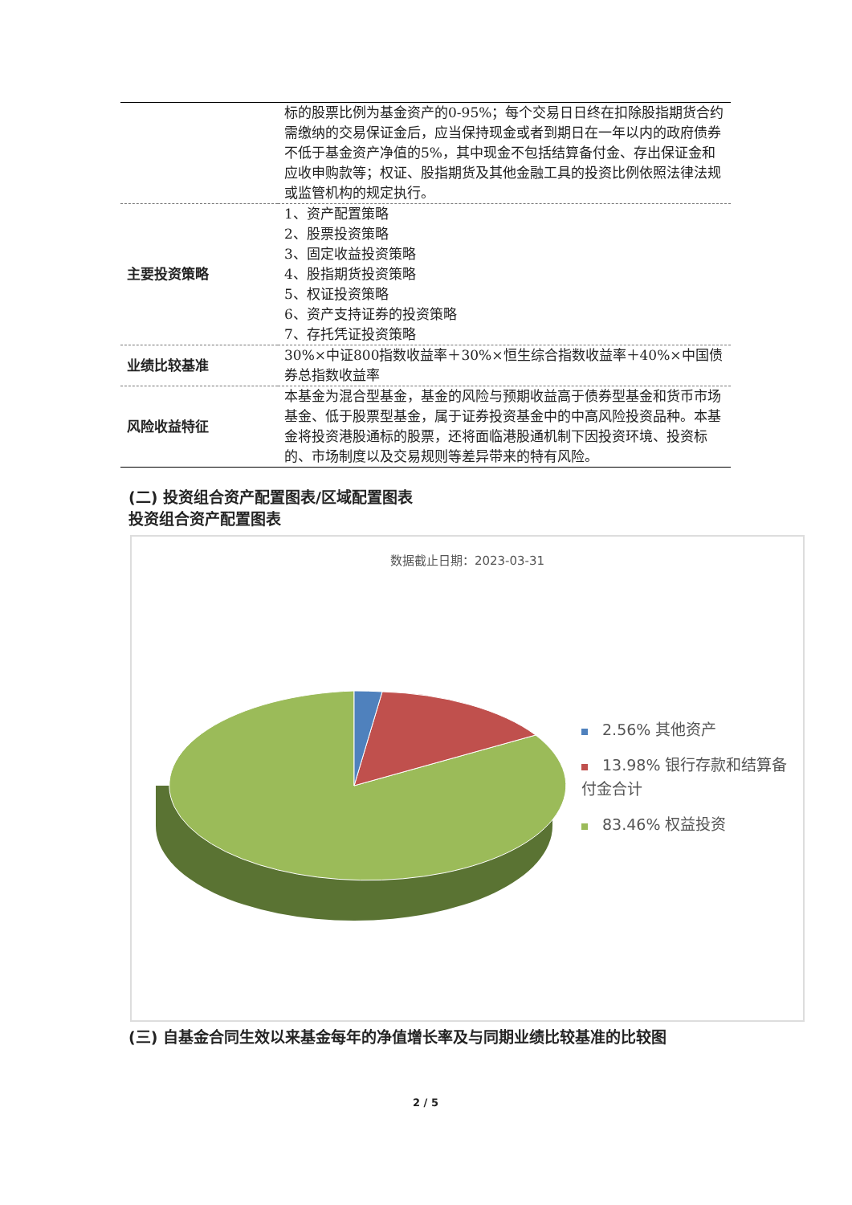| | 标的股票比例为基金资产的0-95%；每个交易日日终在扣除股指期货合约需缴纳的交易保证金后，应当保持现金或者到期日在一年以内的政府债券不低于基金资产净值的5%，其中现金不包括结算备付金、存出保证金和应收申购款等；权证、股指期货及其他金融工具的投资比例依照法律法规或监管机构的规定执行。 |
| 主要投资策略 | 1、资产配置策略 2、股票投资策略 3、固定收益投资策略 4、股指期货投资策略 5、权证投资策略 6、资产支持证券的投资策略 7、存托凭证投资策略 |
| 业绩比较基准 | 30%×中证800指数收益率＋30%×恒生综合指数收益率＋40%×中国债券总指数收益率 |
| 风险收益特征 | 本基金为混合型基金，基金的风险与预期收益高于债券型基金和货币市场基金、低于股票型基金，属于证券投资基金中的中高风险投资品种。本基金将投资港股通标的股票，还将面临港股通机制下因投资环境、投资标的、市场制度以及交易规则等差异带来的特有风险。 |
(二) 投资组合资产配置图表/区域配置图表
投资组合资产配置图表
数据截止日期：2023-03-31
2.56% 其他资产
13.98% 银行存款和结算备付金合计
83.46% 权益投资
(三) 自基金合同生效以来基金每年的净值增长率及与同期业绩比较基准的比较图
2 / 5